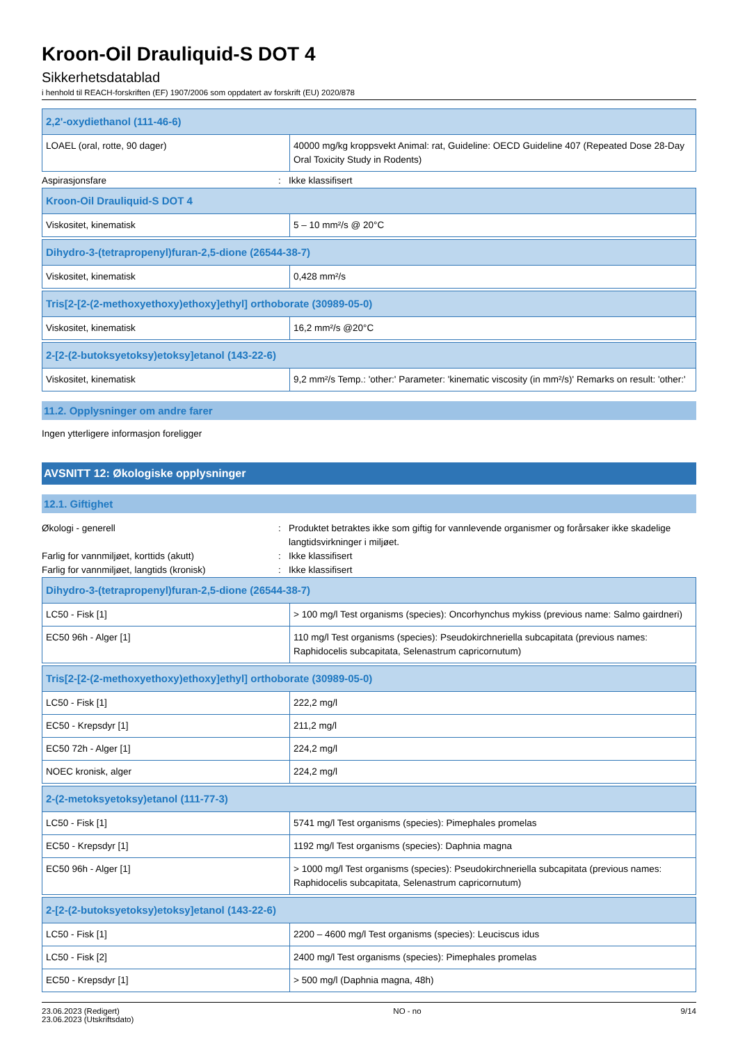Kroon-Oil Drauliquid-S DOT 4
Sikkerhetsdatablad
i henhold til REACH-forskriften (EF) 1907/2006 som oppdatert av forskrift (EU) 2020/878
| 2,2'-oxydiethanol (111-46-6) | |
| --- | --- |
| LOAEL (oral, rotte, 90 dager) | 40000 mg/kg kroppsvekt Animal: rat, Guideline: OECD Guideline 407 (Repeated Dose 28-Day Oral Toxicity Study in Rodents) |
Aspirasjonsfare : Ikke klassifisert
| Kroon-Oil Drauliquid-S DOT 4 | |
| --- | --- |
| Viskositet, kinematisk | 5 – 10 mm²/s @ 20°C |
| Dihydro-3-(tetrapropenyl)furan-2,5-dione (26544-38-7) | |
| --- | --- |
| Viskositet, kinematisk | 0,428 mm²/s |
| Tris[2-[2-(2-methoxyethoxy)ethoxy]ethyl] orthoborate (30989-05-0) | |
| --- | --- |
| Viskositet, kinematisk | 16,2 mm²/s @20°C |
| 2-[2-(2-butoksyetoksy)etoksy]etanol (143-22-6) | |
| --- | --- |
| Viskositet, kinematisk | 9,2 mm²/s Temp.: 'other:' Parameter: 'kinematic viscosity (in mm²/s)' Remarks on result: 'other:' |
11.2. Opplysninger om andre farer
Ingen ytterligere informasjon foreligger
AVSNITT 12: Økologiske opplysninger
12.1. Giftighet
Økologi - generell : Produktet betraktes ikke som giftig for vannlevende organismer og forårsaker ikke skadelige langtidsvirkninger i miljøet.
Farlig for vannmiljøet, korttids (akutt) : Ikke klassifisert
Farlig for vannmiljøet, langtids (kronisk)
: Ikke klassifisert
| Dihydro-3-(tetrapropenyl)furan-2,5-dione (26544-38-7) | |
| --- | --- |
| LC50 - Fisk [1] | > 100 mg/l Test organisms (species): Oncorhynchus mykiss (previous name: Salmo gairdneri) |
| EC50 96h - Alger [1] | 110 mg/l Test organisms (species): Pseudokirchneriella subcapitata (previous names: Raphidocelis subcapitata, Selenastrum capricornutum) |
| Tris[2-[2-(2-methoxyethoxy)ethoxy]ethyl] orthoborate (30989-05-0) | |
| --- | --- |
| LC50 - Fisk [1] | 222,2 mg/l |
| EC50 - Krepsdyr [1] | 211,2 mg/l |
| EC50 72h - Alger [1] | 224,2 mg/l |
| NOEC kronisk, alger | 224,2 mg/l |
| 2-(2-metoksyetoksy)etanol (111-77-3) | |
| --- | --- |
| LC50 - Fisk [1] | 5741 mg/l Test organisms (species): Pimephales promelas |
| EC50 - Krepsdyr [1] | 1192 mg/l Test organisms (species): Daphnia magna |
| EC50 96h - Alger [1] | > 1000 mg/l Test organisms (species): Pseudokirchneriella subcapitata (previous names: Raphidocelis subcapitata, Selenastrum capricornutum) |
| 2-[2-(2-butoksyetoksy)etoksy]etanol (143-22-6) | |
| --- | --- |
| LC50 - Fisk [1] | 2200 – 4600 mg/l Test organisms (species): Leuciscus idus |
| LC50 - Fisk [2] | 2400 mg/l Test organisms (species): Pimephales promelas |
| EC50 - Krepsdyr [1] | > 500 mg/l (Daphnia magna, 48h) |
23.06.2023 (Redigert)
23.06.2023 (Utskriftsdato)
NO - no 9/14